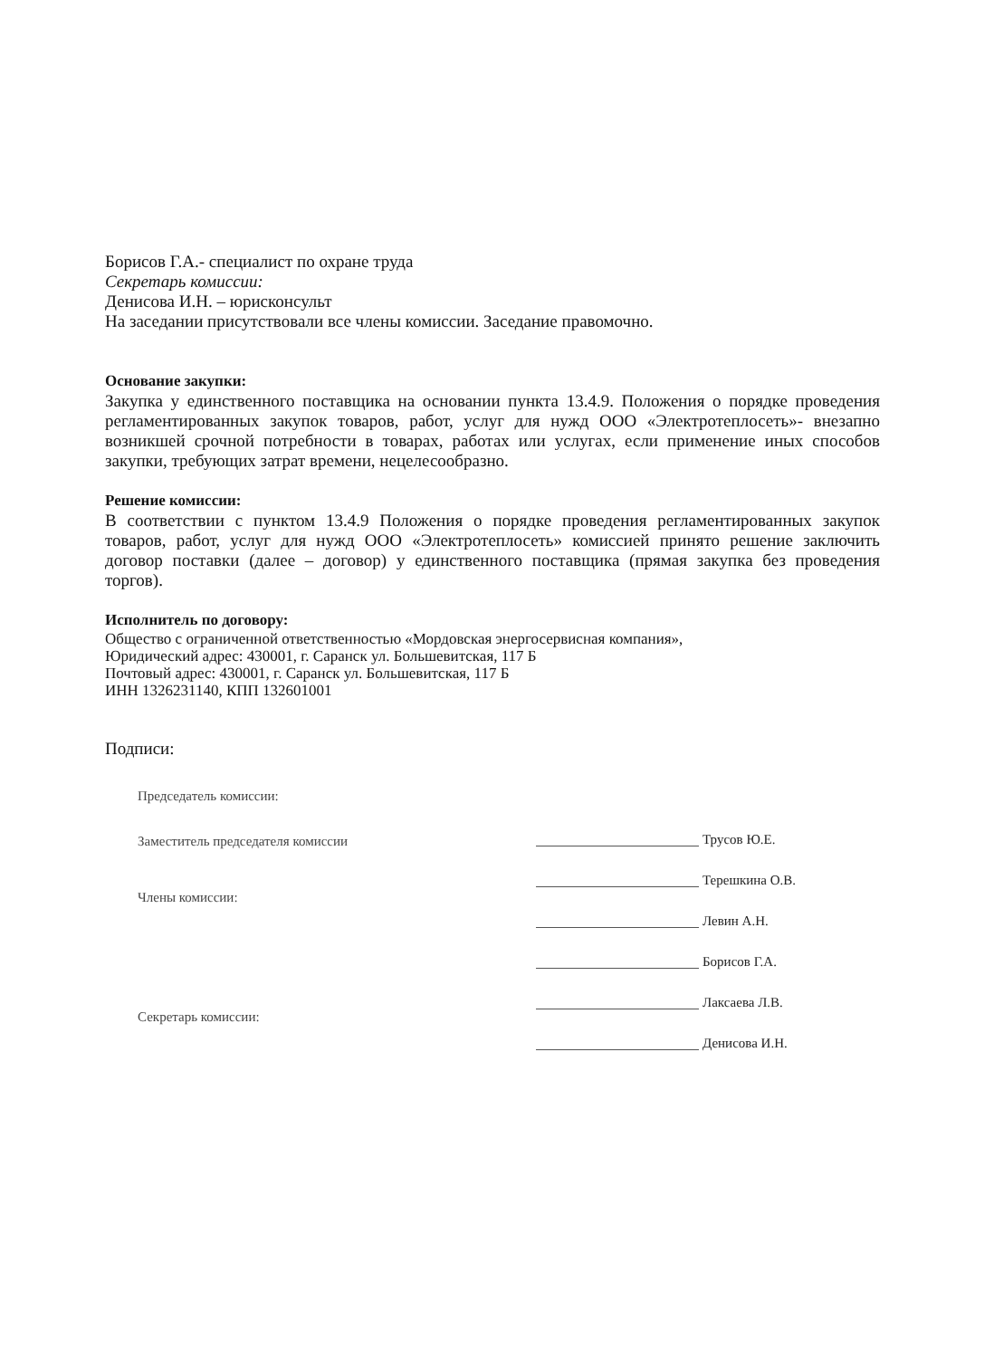Борисов Г.А.- специалист по охране труда
Секретарь комиссии:
Денисова И.Н. – юрисконсульт
На заседании присутствовали все члены комиссии. Заседание правомочно.
Основание закупки:
Закупка у единственного поставщика на основании пункта 13.4.9. Положения о порядке проведения регламентированных закупок товаров, работ, услуг для нужд ООО «Электротеплосеть»- внезапно возникшей срочной потребности в товарах, работах или услугах, если применение иных способов закупки, требующих затрат времени, нецелесообразно.
Решение комиссии:
В соответствии с пунктом 13.4.9 Положения о порядке проведения регламентированных закупок товаров, работ, услуг для нужд ООО «Электротеплосеть» комиссией принято решение заключить договор поставки (далее – договор) у единственного поставщика (прямая закупка без проведения торгов).
Исполнитель по договору:
Общество с ограниченной ответственностью «Мордовская энергосервисная компания»,
Юридический адрес: 430001, г. Саранск ул. Большевитская, 117 Б
Почтовый адрес: 430001, г. Саранск ул. Большевитская, 117 Б
ИНН 1326231140, КПП 132601001
Подписи:
Председатель комиссии:
Заместитель председателя комиссии
Члены комиссии:
Секретарь комиссии:
Трусов Ю.Е.
Терешкина О.В.
Левин А.Н.
Борисов Г.А.
Лаксаева Л.В.
Денисова И.Н.